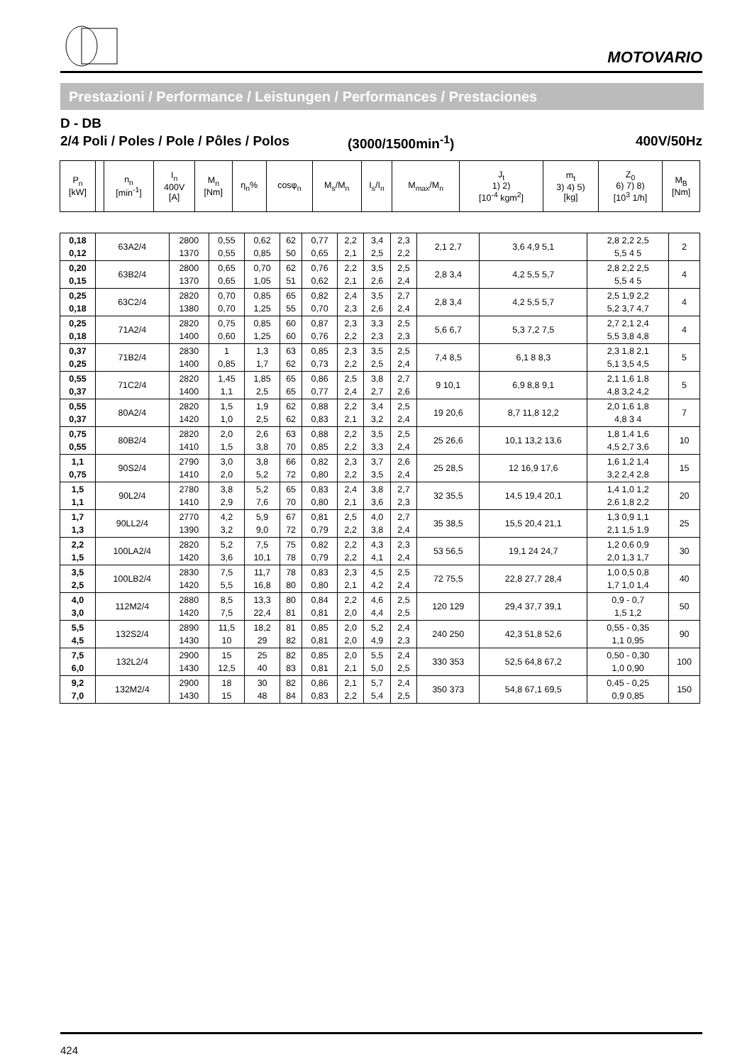MOTOVARIO
Prestazioni / Performance / Leistungen / Performances / Prestaciones
D - DB
2/4 Poli / Poles / Pole / Pôles / Polos (3000/1500min<sup>-1</sup>) 400V/50Hz
| P<sub>n</sub> [kW] | | n<sub>n</sub> [min<sup>-1</sup>] | I<sub>n</sub> 400V [A] | M<sub>n</sub> [Nm] | η<sub>n</sub>% | cosφ<sub>n</sub> | M<sub>s</sub>/M<sub>n</sub> | I<sub>s</sub>/I<sub>n</sub> | M<sub>max</sub>/M<sub>n</sub> | J<sub>t</sub> 1) 2) [10<sup>-4</sup> kgm<sup>2</sup>] | m<sub>t</sub> 3) 4) 5) [kg] | Z<sub>0</sub> 6) 7) 8) [10<sup>3</sup> 1/h] | M<sub>B</sub> [Nm] |
| --- | --- | --- | --- | --- | --- | --- | --- | --- | --- | --- | --- | --- | --- |
| 0,18 0,12 | 63A2/4 | 2800 1370 | 0,55 0,55 | 0,62 0,85 | 62 50 | 0,77 0,65 | 2,2 2,1 | 3,4 2,5 | 2,3 2,2 | 2,1 2,7 | 3,6 4,9 5,1 | 2,8 2,2 2,5 5,5 4 5 | 2 |
| 0,20 0,15 | 63B2/4 | 2800 1370 | 0,65 0,65 | 0,70 1,05 | 62 51 | 0,76 0,62 | 2,2 2,1 | 3,5 2,6 | 2,5 2,4 | 2,8 3,4 | 4,2 5,5 5,7 | 2,8 2,2 2,5 5,5 4 5 | 4 |
| 0,25 0,18 | 63C2/4 | 2820 1380 | 0,70 0,70 | 0,85 1,25 | 65 55 | 0,82 0,70 | 2,4 2,3 | 3,5 2,6 | 2,7 2,4 | 2,8 3,4 | 4,2 5,5 5,7 | 2,5 1,9 2,2 5,2 3,7 4,7 | 4 |
| 0,25 0,18 | 71A2/4 | 2820 1400 | 0,75 0,60 | 0,85 1,25 | 60 60 | 0,87 0,76 | 2,3 2,2 | 3,3 2,3 | 2,5 2,3 | 5,6 6,7 | 5,3 7,2 7,5 | 2,7 2,1 2,4 5,5 3,8 4,8 | 4 |
| 0,37 0,25 | 71B2/4 | 2830 1400 | 1 0,85 | 1,3 1,7 | 63 62 | 0,85 0,73 | 2,3 2,2 | 3,5 2,5 | 2,5 2,4 | 7,4 8,5 | 6,1 8 8,3 | 2,3 1,8 2,1 5,1 3,5 4,5 | 5 |
| 0,55 0,37 | 71C2/4 | 2820 1400 | 1,45 1,1 | 1,85 2,5 | 65 65 | 0,86 0,77 | 2,5 2,4 | 3,8 2,7 | 2,7 2,6 | 9 10,1 | 6,9 8,8 9,1 | 2,1 1,6 1,8 4,8 3,2 4,2 | 5 |
| 0,55 0,37 | 80A2/4 | 2820 1420 | 1,5 1,0 | 1,9 2,5 | 62 62 | 0,88 0,83 | 2,2 2,1 | 3,4 3,2 | 2,5 2,4 | 19 20,6 | 8,7 11,8 12,2 | 2,0 1,6 1,8 4,8 3 4 | 7 |
| 0,75 0,55 | 80B2/4 | 2820 1410 | 2,0 1,5 | 2,6 3,8 | 63 70 | 0,88 0,85 | 2,2 2,2 | 3,5 3,3 | 2,5 2,4 | 25 26,6 | 10,1 13,2 13,6 | 1,8 1,4 1,6 4,5 2,7 3,6 | 10 |
| 1,1 0,75 | 90S2/4 | 2790 1410 | 3,0 2,0 | 3,8 5,2 | 66 72 | 0,82 0,80 | 2,3 2,2 | 3,7 3,5 | 2,6 2,4 | 25 28,5 | 12 16,9 17,6 | 1,6 1,2 1,4 3,2 2,4 2,8 | 15 |
| 1,5 1,1 | 90L2/4 | 2780 1410 | 3,8 2,9 | 5,2 7,6 | 65 70 | 0,83 0,80 | 2,4 2,1 | 3,8 3,6 | 2,7 2,3 | 32 35,5 | 14,5 19,4 20,1 | 1,4 1,0 1,2 2,6 1,8 2,2 | 20 |
| 1,7 1,3 | 90LL2/4 | 2770 1390 | 4,2 3,2 | 5,9 9,0 | 67 72 | 0,81 0,79 | 2,5 2,2 | 4,0 3,8 | 2,7 2,4 | 35 38,5 | 15,5 20,4 21,1 | 1,3 0,9 1,1 2,1 1,5 1,9 | 25 |
| 2,2 1,5 | 100LA2/4 | 2820 1420 | 5,2 3,6 | 7,5 10,1 | 75 78 | 0,82 0,79 | 2,2 2,2 | 4,3 4,1 | 2,3 2,4 | 53 56,5 | 19,1 24 24,7 | 1,2 0,6 0,9 2,0 1,3 1,7 | 30 |
| 3,5 2,5 | 100LB2/4 | 2830 1420 | 7,5 5,5 | 11,7 16,8 | 78 80 | 0,83 0,80 | 2,3 2,1 | 4,5 4,2 | 2,5 2,4 | 72 75,5 | 22,8 27,7 28,4 | 1,0 0,5 0,8 1,7 1,0 1,4 | 40 |
| 4,0 3,0 | 112M2/4 | 2880 1420 | 8,5 7,5 | 13,3 22,4 | 80 81 | 0,84 0,81 | 2,2 2,0 | 4,6 4,4 | 2,5 2,5 | 120 129 | 29,4 37,7 39,1 | 0,9 - 0,7 1,5 1,2 | 50 |
| 5,5 4,5 | 132S2/4 | 2890 1430 | 11,5 10 | 18,2 29 | 81 82 | 0,85 0,81 | 2,0 2,0 | 5,2 4,9 | 2,4 2,3 | 240 250 | 42,3 51,8 52,6 | 0,55 - 0,35 1,1 0,95 | 90 |
| 7,5 6,0 | 132L2/4 | 2900 1430 | 15 12,5 | 25 40 | 82 83 | 0,85 0,81 | 2,0 2,1 | 5,5 5,0 | 2,4 2,5 | 330 353 | 52,5 64,8 67,2 | 0,50 - 0,30 1,0 0,90 | 100 |
| 9,2 7,0 | 132M2/4 | 2900 1430 | 18 15 | 30 48 | 82 84 | 0,86 0,83 | 2,1 2,2 | 5,7 5,4 | 2,4 2,5 | 350 373 | 54,8 67,1 69,5 | 0,45 - 0,25 0,9 0,85 | 150 |
424